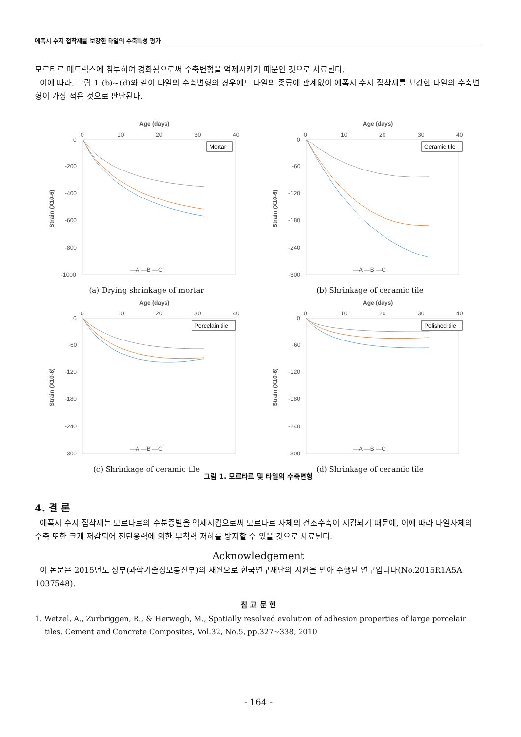에폭시 수지 접착제를 보강한 타일의 수축특성 평가
모르타르 매트릭스에 침투하여 경화됨으로써 수축변형을 억제시키기 때문인 것으로 사료된다.
이에 따라, 그림 1 (b)~(d)와 같이 타일의 수축변형의 경우에도 타일의 종류에 관계없이 에폭시 수지 접착제를 보강한 타일의 수축변형이 가장 적은 것으로 판단된다.
Age (days)
0
10
20
30
40
0
-200
-400
-600
-800
-1000
Strain (X10-6)
Mortar
—A —B —C
(a) Drying shrinkage of mortar
Age (days)
0
10
20
30
40
0
-60
-120
-180
-240
-300
Strain (X10-6)
Ceramic tile
—A —B —C
(b) Shrinkage of ceramic tile
Age (days)
0
10
20
30
40
0
-60
-120
-180
-240
-300
Strain (X10-6)
Porcelain tile
—A —B —C
(c) Shrinkage of ceramic tile
Age (days)
0
10
20
30
40
0
-60
-120
-180
-240
-300
Strain (X10-6)
Polished tile
—A —B —C
(d) Shrinkage of ceramic tile
그림 1. 모르타르 및 타일의 수축변형
4. 결 론
에폭시 수지 접착제는 모르타르의 수분증발을 억제시킴으로써 모르타르 자체의 건조수축이 저감되기 때문에, 이에 따라 타일자체의 수축 또한 크게 저감되어 전단응력에 의한 부착력 저하를 방지할 수 있을 것으로 사료된다.
Acknowledgement
이 논문은 2015년도 정부(과학기술정보통신부)의 재원으로 한국연구재단의 지원을 받아 수행된 연구입니다(No.2015R1A5A 1037548).
참 고 문 헌
1. Wetzel, A., Zurbriggen, R., & Herwegh, M., Spatially resolved evolution of adhesion properties of large porcelain tiles. Cement and Concrete Composites, Vol.32, No.5, pp.327~338, 2010
- 164 -